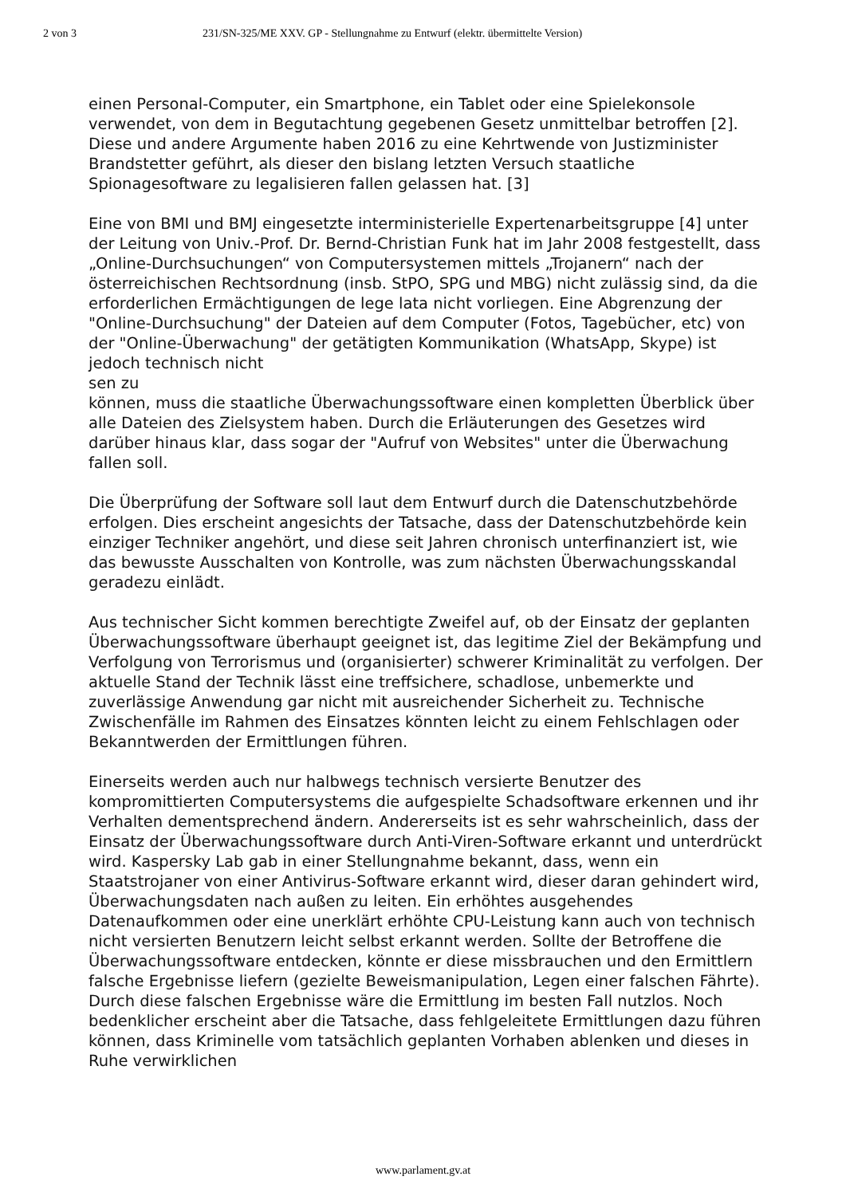2 von 3 231/SN-325/ME XXV. GP - Stellungnahme zu Entwurf (elektr. übermittelte Version)
einen Personal-Computer, ein Smartphone, ein Tablet oder eine Spielekonsole verwendet, von dem in Begutachtung gegebenen Gesetz unmittelbar betroffen [2]. Diese und andere Argumente haben 2016 zu eine Kehrtwende von Justizminister Brandstetter geführt, als dieser den bislang letzten Versuch staatliche Spionagesoftware zu legalisieren fallen gelassen hat. [3]
Eine von BMI und BMJ eingesetzte interministerielle Expertenarbeitsgruppe [4] unter der Leitung von Univ.-Prof. Dr. Bernd-Christian Funk hat im Jahr 2008 festgestellt, dass „Online-Durchsuchungen“ von Computersystemen mittels „Trojanern“ nach der österreichischen Rechtsordnung (insb. StPO, SPG und MBG) nicht zulässig sind, da die erforderlichen Ermächtigungen de lege lata nicht vorliegen. Eine Abgrenzung der "Online-Durchsuchung" der Dateien auf dem Computer (Fotos, Tagebücher, etc) von der "Online-Überwachung" der getätigten Kommunikation (WhatsApp, Skype) ist jedoch technisch nicht
sen zu
können, muss die staatliche Überwachungssoftware einen kompletten Überblick über alle Dateien des Zielsystem haben. Durch die Erläuterungen des Gesetzes wird darüber hinaus klar, dass sogar der "Aufruf von Websites" unter die Überwachung fallen soll.
Die Überprüfung der Software soll laut dem Entwurf durch die Datenschutzbehörde erfolgen. Dies erscheint angesichts der Tatsache, dass der Datenschutzbehörde kein einziger Techniker angehört, und diese seit Jahren chronisch unterfinanziert ist, wie das bewusste Ausschalten von Kontrolle, was zum nächsten Überwachungsskandal geradezu einlädt.
Aus technischer Sicht kommen berechtigte Zweifel auf, ob der Einsatz der geplanten Überwachungssoftware überhaupt geeignet ist, das legitime Ziel der Bekämpfung und Verfolgung von Terrorismus und (organisierter) schwerer Kriminalität zu verfolgen. Der aktuelle Stand der Technik lässt eine treffsichere, schadlose, unbemerkte und zuverlässige Anwendung gar nicht mit ausreichender Sicherheit zu. Technische Zwischenfälle im Rahmen des Einsatzes könnten leicht zu einem Fehlschlagen oder Bekanntwerden der Ermittlungen führen.
Einerseits werden auch nur halbwegs technisch versierte Benutzer des kompromittierten Computersystems die aufgespielte Schadsoftware erkennen und ihr Verhalten dementsprechend ändern. Andererseits ist es sehr wahrscheinlich, dass der Einsatz der Überwachungssoftware durch Anti-Viren-Software erkannt und unterdrückt wird. Kaspersky Lab gab in einer Stellungnahme bekannt, dass, wenn ein Staatstrojaner von einer Antivirus-Software erkannt wird, dieser daran gehindert wird, Überwachungsdaten nach außen zu leiten. Ein erhöhtes ausgehendes Datenaufkommen oder eine unerklärt erhöhte CPU-Leistung kann auch von technisch nicht versierten Benutzern leicht selbst erkannt werden. Sollte der Betroffene die Überwachungssoftware entdecken, könnte er diese missbrauchen und den Ermittlern falsche Ergebnisse liefern (gezielte Beweismanipulation, Legen einer falschen Fährte). Durch diese falschen Ergebnisse wäre die Ermittlung im besten Fall nutzlos. Noch bedenklicher erscheint aber die Tatsache, dass fehlgeleitete Ermittlungen dazu führen können, dass Kriminelle vom tatsächlich geplanten Vorhaben ablenken und dieses in Ruhe verwirklichen
www.parlament.gv.at